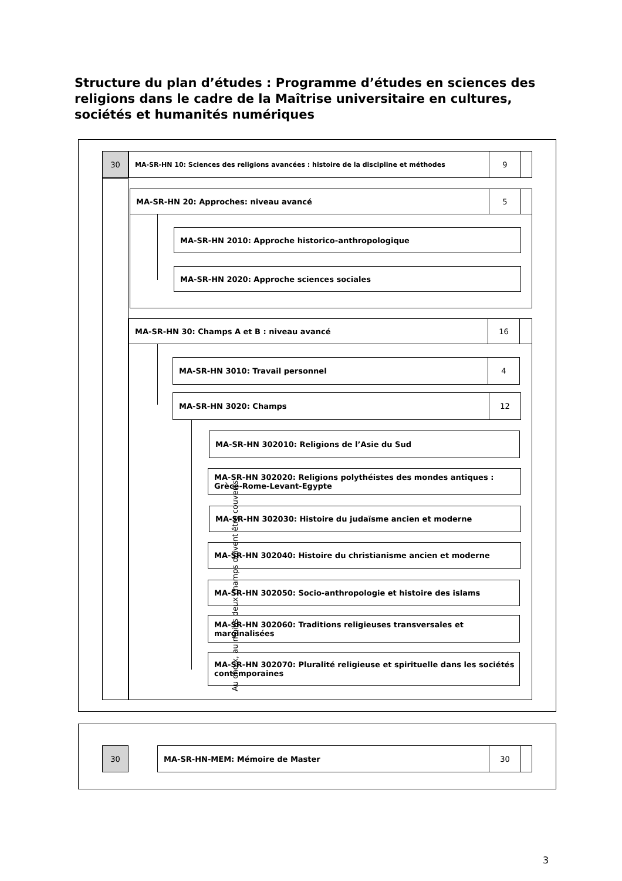Structure du plan d’études : Programme d’études en sciences des religions dans le cadre de la Maîtrise universitaire en cultures, sociétés et humanités numériques
30 MA-SR-HN 10: Sciences des religions avancées : histoire de la discipline et méthodes 9
MA-SR-HN 20: Approches: niveau avancé 5
MA-SR-HN 2010: Approche historico-anthropologique
MA-SR-HN 2020: Approche sciences sociales
MA-SR-HN 30: Champs A et B : niveau avancé 16
MA-SR-HN 3010: Travail personnel 4
MA-SR-HN 3020: Champs 12
Au choix, au moins deux champs doivent être couverts
MA-SR-HN 302010: Religions de l’Asie du Sud
MA-SR-HN 302020: Religions polythéistes des mondes antiques : Grèce-Rome-Levant-Egypte
MA-SR-HN 302030: Histoire du judaïsme ancien et moderne
MA-SR-HN 302040: Histoire du christianisme ancien et moderne
MA-SR-HN 302050: Socio-anthropologie et histoire des islams
MA-SR-HN 302060: Traditions religieuses transversales et marginalisées
MA-SR-HN 302070: Pluralité religieuse et spirituelle dans les sociétés contemporaines
30 MA-SR-HN-MEM: Mémoire de Master 30
3